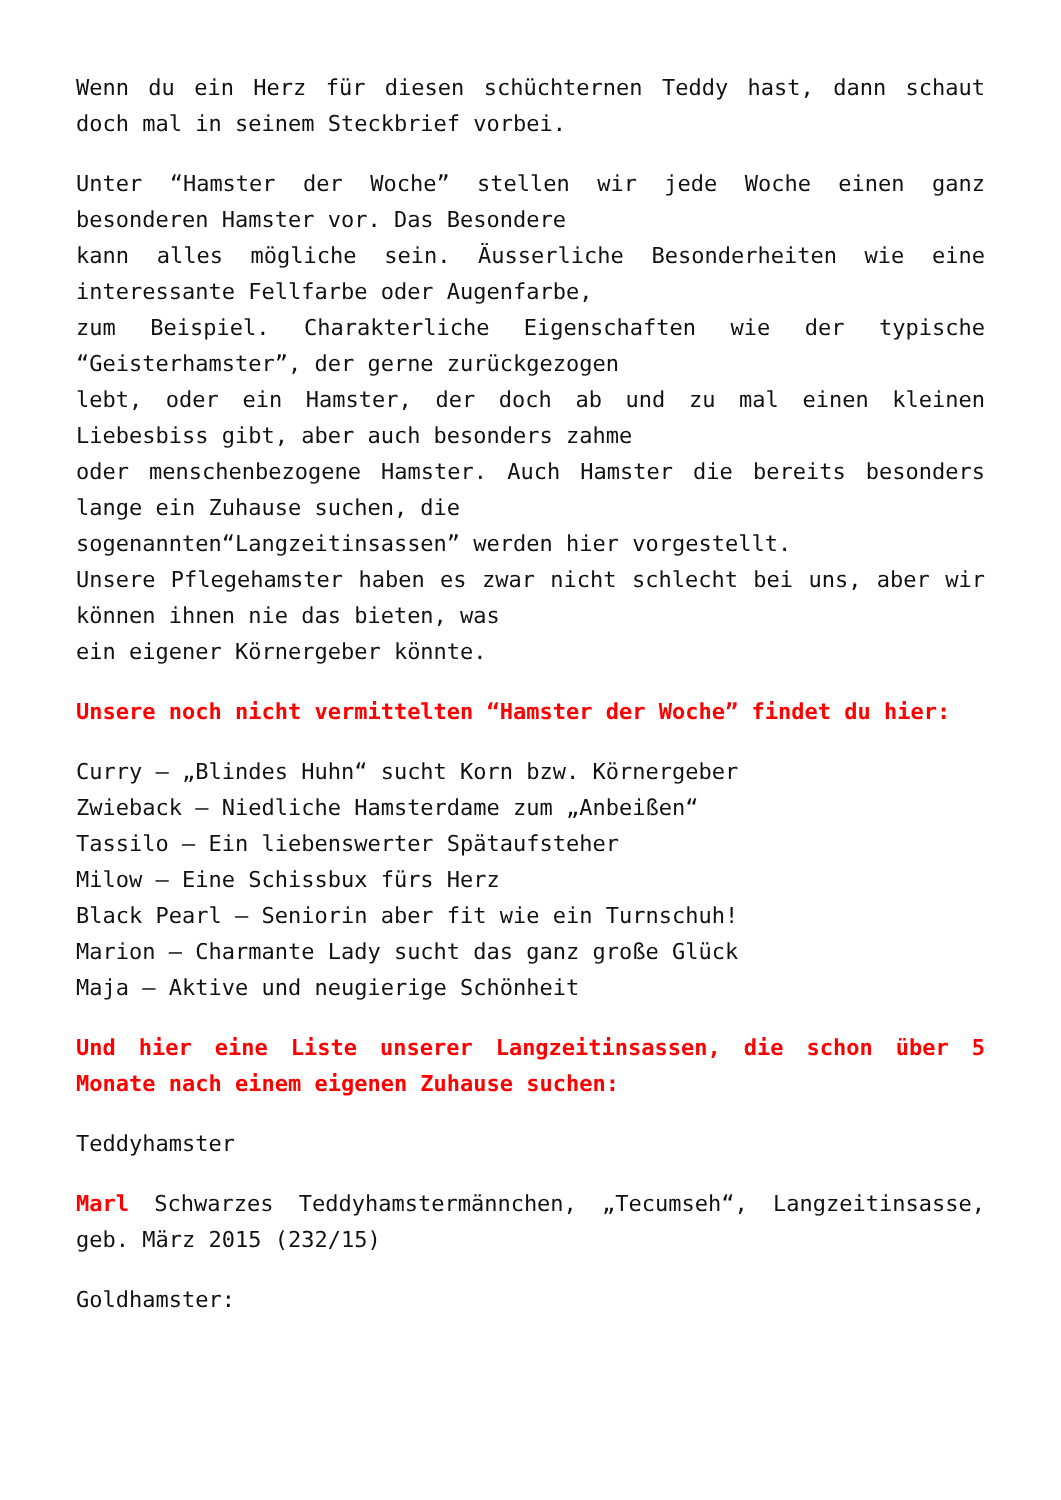Wenn du ein Herz für diesen schüchternen Teddy hast, dann schaut doch mal in seinem Steckbrief vorbei.
Unter “Hamster der Woche” stellen wir jede Woche einen ganz besonderen Hamster vor. Das Besondere
kann alles mögliche sein. Äusserliche Besonderheiten wie eine interessante Fellfarbe oder Augenfarbe,
zum Beispiel. Charakterliche Eigenschaften wie der typische “Geisterhamster”, der gerne zurückgezogen
lebt, oder ein Hamster, der doch ab und zu mal einen kleinen Liebesbiss gibt, aber auch besonders zahme
oder menschenbezogene Hamster. Auch Hamster die bereits besonders lange ein Zuhause suchen, die
sogenannten“Langzeitinsassen” werden hier vorgestellt.
Unsere Pflegehamster haben es zwar nicht schlecht bei uns, aber wir können ihnen nie das bieten, was
ein eigener Körnergeber könnte.
Unsere noch nicht vermittelten “Hamster der Woche” findet du hier:
Curry – „Blindes Huhn“ sucht Korn bzw. Körnergeber
Zwieback – Niedliche Hamsterdame zum „Anbeißen“
Tassilo – Ein liebenswerter Spätaufsteher
Milow – Eine Schissbux fürs Herz
Black Pearl – Seniorin aber fit wie ein Turnschuh!
Marion – Charmante Lady sucht das ganz große Glück
Maja – Aktive und neugierige Schönheit
Und hier eine Liste unserer Langzeitinsassen, die schon über 5 Monate nach einem eigenen Zuhause suchen:
Teddyhamster
Marl Schwarzes Teddyhamstermännchen, „Tecumseh“, Langzeitinsasse, geb. März 2015 (232/15)
Goldhamster: